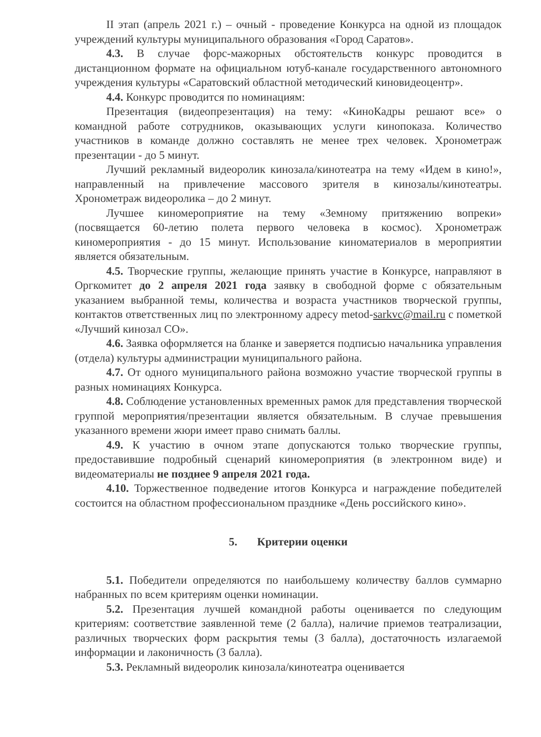II этап (апрель 2021 г.) – очный - проведение Конкурса на одной из площадок учреждений культуры муниципального образования «Город Саратов».
4.3. В случае форс-мажорных обстоятельств конкурс проводится в дистанционном формате на официальном ютуб-канале государственного автономного учреждения культуры «Саратовский областной методический киновидеоцентр».
4.4. Конкурс проводится по номинациям:
Презентация (видеопрезентация) на тему: «КиноКадры решают все» о командной работе сотрудников, оказывающих услуги кинопоказа. Количество участников в команде должно составлять не менее трех человек. Хронометраж презентации - до 5 минут.
Лучший рекламный видеоролик кинозала/кинотеатра на тему «Идем в кино!», направленный на привлечение массового зрителя в кинозалы/кинотеатры. Хронометраж видеоролика – до 2 минут.
Лучшее киномероприятие на тему «Земному притяжению вопреки» (посвящается 60-летию полета первого человека в космос). Хронометраж киномероприятия - до 15 минут. Использование киноматериалов в мероприятии является обязательным.
4.5. Творческие группы, желающие принять участие в Конкурсе, направляют в Оргкомитет до 2 апреля 2021 года заявку в свободной форме с обязательным указанием выбранной темы, количества и возраста участников творческой группы, контактов ответственных лиц по электронному адресу metod-sarkvc@mail.ru с пометкой «Лучший кинозал СО».
4.6. Заявка оформляется на бланке и заверяется подписью начальника управления (отдела) культуры администрации муниципального района.
4.7. От одного муниципального района возможно участие творческой группы в разных номинациях Конкурса.
4.8. Соблюдение установленных временных рамок для представления творческой группой мероприятия/презентации является обязательным. В случае превышения указанного времени жюри имеет право снимать баллы.
4.9. К участию в очном этапе допускаются только творческие группы, предоставившие подробный сценарий киномероприятия (в электронном виде) и видеоматериалы не позднее 9 апреля 2021 года.
4.10. Торжественное подведение итогов Конкурса и награждение победителей состоится на областном профессиональном празднике «День российского кино».
5. Критерии оценки
5.1. Победители определяются по наибольшему количеству баллов суммарно набранных по всем критериям оценки номинации.
5.2. Презентация лучшей командной работы оценивается по следующим критериям: соответствие заявленной теме (2 балла), наличие приемов театрализации, различных творческих форм раскрытия темы (3 балла), достаточность излагаемой информации и лаконичность (3 балла).
5.3. Рекламный видеоролик кинозала/кинотеатра оценивается